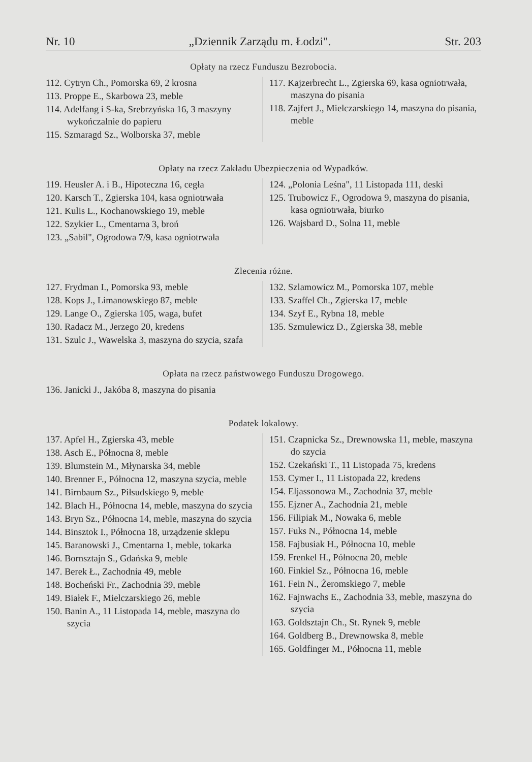Nr. 10 „Dziennik Zarządu m. Łodzi". Str. 203
Opłaty na rzecz Funduszu Bezrobocia.
112. Cytryn Ch., Pomorska 69, 2 krosna
113. Proppe E., Skarbowa 23, meble
114. Adelfang i S-ka, Srebrzyńska 16, 3 maszyny wykończalnie do papieru
115. Szmaragd Sz., Wolborska 37, meble
117. Kajzerbrecht L., Zgierska 69, kasa ogniotrwała, maszyna do pisania
118. Zajfert J., Mielczarskiego 14, maszyna do pisania, meble
Opłaty na rzecz Zakładu Ubezpieczenia od Wypadków.
119. Heusler A. i B., Hipoteczna 16, cegła
120. Karsch T., Zgierska 104, kasa ogniotrwała
121. Kulis L., Kochanowskiego 19, meble
122. Szykier L., Cmentarna 3, broń
123. „Sabil", Ogrodowa 7/9, kasa ogniotrwała
124. „Polonia Leśna", 11 Listopada 111, deski
125. Trubowicz F., Ogrodowa 9, maszyna do pisania, kasa ogniotrwała, biurko
126. Wajsbard D., Solna 11, meble
Zlecenia różne.
127. Frydman I., Pomorska 93, meble
128. Kops J., Limanowskiego 87, meble
129. Lange O., Zgierska 105, waga, bufet
130. Radacz M., Jerzego 20, kredens
131. Szulc J., Wawelska 3, maszyna do szycia, szafa
132. Szlamowicz M., Pomorska 107, meble
133. Szaffel Ch., Zgierska 17, meble
134. Szyf E., Rybna 18, meble
135. Szmulewicz D., Zgierska 38, meble
Opłata na rzecz państwowego Funduszu Drogowego.
136. Janicki J., Jakóba 8, maszyna do pisania
Podatek lokalowy.
137. Apfel H., Zgierska 43, meble
138. Asch E., Północna 8, meble
139. Blumstein M., Młynarska 34, meble
140. Brenner F., Północna 12, maszyna szycia, meble
141. Birnbaum Sz., Piłsudskiego 9, meble
142. Blach H., Północna 14, meble, maszyna do szycia
143. Bryn Sz., Północna 14, meble, maszyna do szycia
144. Binsztok I., Północna 18, urządzenie sklepu
145. Baranowski J., Cmentarna 1, meble, tokarka
146. Bornsztajn S., Gdańska 9, meble
147. Berek Ł., Zachodnia 49, meble
148. Bocheński Fr., Zachodnia 39, meble
149. Białek F., Mielczarskiego 26, meble
150. Banin A., 11 Listopada 14, meble, maszyna do szycia
151. Czapnicka Sz., Drewnowska 11, meble, maszyna do szycia
152. Czekański T., 11 Listopada 75, kredens
153. Cymer I., 11 Listopada 22, kredens
154. Eljassonowa M., Zachodnia 37, meble
155. Ejzner A., Zachodnia 21, meble
156. Filipiak M., Nowaka 6, meble
157. Fuks N., Północna 14, meble
158. Fajbusiak H., Północna 10, meble
159. Frenkel H., Północna 20, meble
160. Finkiel Sz., Północna 16, meble
161. Fein N., Żeromskiego 7, meble
162. Fajnwachs E., Zachodnia 33, meble, maszyna do szycia
163. Goldsztajn Ch., St. Rynek 9, meble
164. Goldberg B., Drewnowska 8, meble
165. Goldfinger M., Północna 11, meble